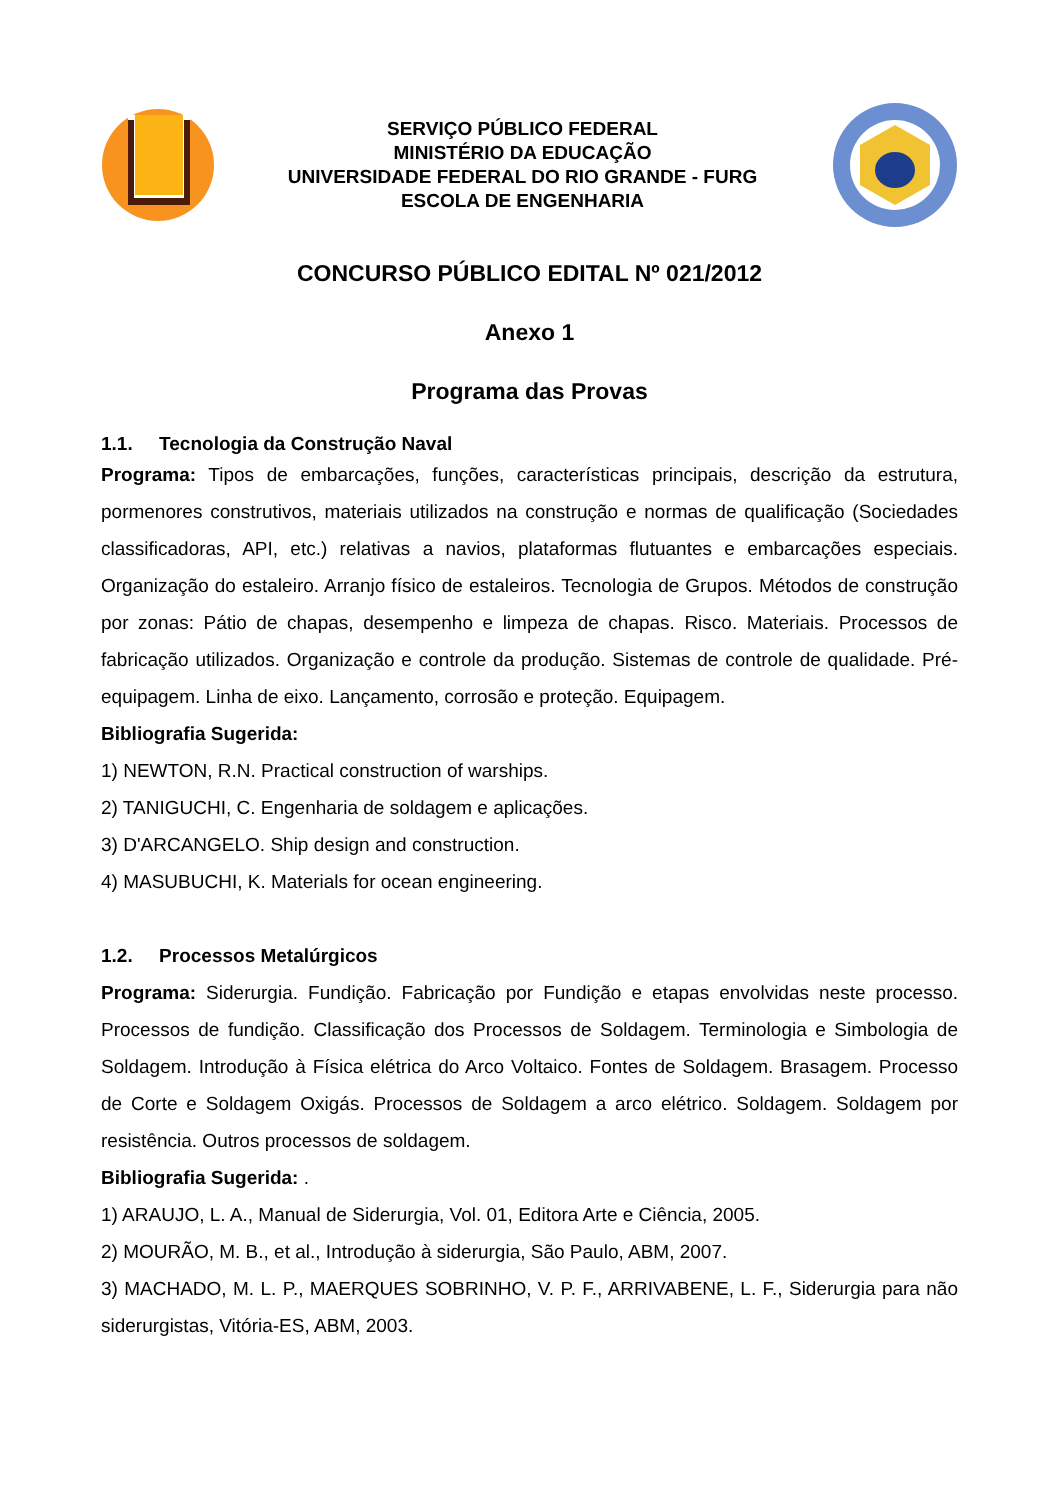SERVIÇO PÚBLICO FEDERAL
MINISTÉRIO DA EDUCAÇÃO
UNIVERSIDADE FEDERAL DO RIO GRANDE - FURG
ESCOLA DE ENGENHARIA
CONCURSO PÚBLICO EDITAL Nº 021/2012
Anexo 1
Programa das Provas
1.1. Tecnologia da Construção Naval
Programa: Tipos de embarcações, funções, características principais, descrição da estrutura, pormenores construtivos, materiais utilizados na construção e normas de qualificação (Sociedades classificadoras, API, etc.) relativas a navios, plataformas flutuantes e embarcações especiais. Organização do estaleiro. Arranjo físico de estaleiros. Tecnologia de Grupos. Métodos de construção por zonas: Pátio de chapas, desempenho e limpeza de chapas. Risco. Materiais. Processos de fabricação utilizados. Organização e controle da produção. Sistemas de controle de qualidade. Pré-equipagem. Linha de eixo. Lançamento, corrosão e proteção. Equipagem.
Bibliografia Sugerida:
1) NEWTON, R.N. Practical construction of warships.
2) TANIGUCHI, C. Engenharia de soldagem e aplicações.
3) D'ARCANGELO. Ship design and construction.
4) MASUBUCHI, K. Materials for ocean engineering.
1.2. Processos Metalúrgicos
Programa: Siderurgia. Fundição. Fabricação por Fundição e etapas envolvidas neste processo. Processos de fundição. Classificação dos Processos de Soldagem. Terminologia e Simbologia de Soldagem. Introdução à Física elétrica do Arco Voltaico. Fontes de Soldagem. Brasagem. Processo de Corte e Soldagem Oxigás. Processos de Soldagem a arco elétrico. Soldagem. Soldagem por resistência. Outros processos de soldagem.
Bibliografia Sugerida: .
1) ARAUJO, L. A., Manual de Siderurgia, Vol. 01, Editora Arte e Ciência, 2005.
2) MOURÃO, M. B., et al., Introdução à siderurgia, São Paulo, ABM, 2007.
3) MACHADO, M. L. P., MAERQUES SOBRINHO, V. P. F., ARRIVABENE, L. F., Siderurgia para não siderurgistas, Vitória-ES, ABM, 2003.